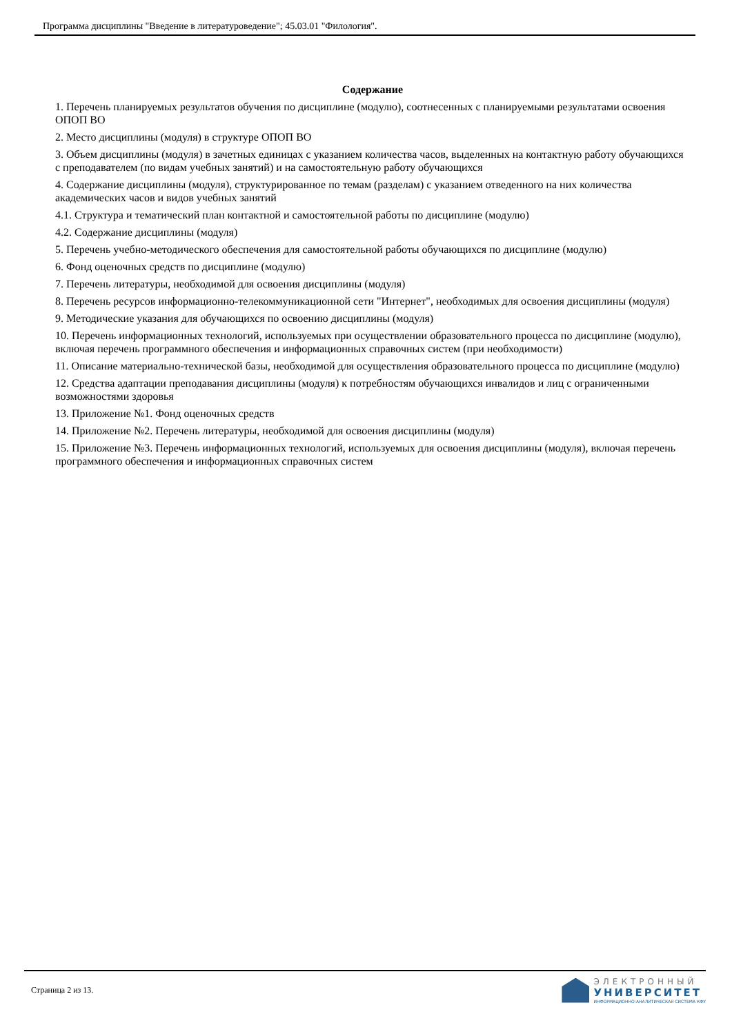Программа дисциплины "Введение в литературоведение"; 45.03.01 "Филология".
Содержание
1. Перечень планируемых результатов обучения по дисциплине (модулю), соотнесенных с планируемыми результатами освоения ОПОП ВО
2. Место дисциплины (модуля) в структуре ОПОП ВО
3. Объем дисциплины (модуля) в зачетных единицах с указанием количества часов, выделенных на контактную работу обучающихся с преподавателем (по видам учебных занятий) и на самостоятельную работу обучающихся
4. Содержание дисциплины (модуля), структурированное по темам (разделам) с указанием отведенного на них количества академических часов и видов учебных занятий
4.1. Структура и тематический план контактной и самостоятельной работы по дисциплине (модулю)
4.2. Содержание дисциплины (модуля)
5. Перечень учебно-методического обеспечения для самостоятельной работы обучающихся по дисциплине (модулю)
6. Фонд оценочных средств по дисциплине (модулю)
7. Перечень литературы, необходимой для освоения дисциплины (модуля)
8. Перечень ресурсов информационно-телекоммуникационной сети "Интернет", необходимых для освоения дисциплины (модуля)
9. Методические указания для обучающихся по освоению дисциплины (модуля)
10. Перечень информационных технологий, используемых при осуществлении образовательного процесса по дисциплине (модулю), включая перечень программного обеспечения и информационных справочных систем (при необходимости)
11. Описание материально-технической базы, необходимой для осуществления образовательного процесса по дисциплине (модулю)
12. Средства адаптации преподавания дисциплины (модуля) к потребностям обучающихся инвалидов и лиц с ограниченными возможностями здоровья
13. Приложение №1. Фонд оценочных средств
14. Приложение №2. Перечень литературы, необходимой для освоения дисциплины (модуля)
15. Приложение №3. Перечень информационных технологий, используемых для освоения дисциплины (модуля), включая перечень программного обеспечения и информационных справочных систем
Страница 2 из 13.
ЭЛЕКТРОННЫЙ
УНИВЕРСИТЕТ
ИНФОРМАЦИОННО-АНАЛИТИЧЕСКАЯ СИСТЕМА КФУ